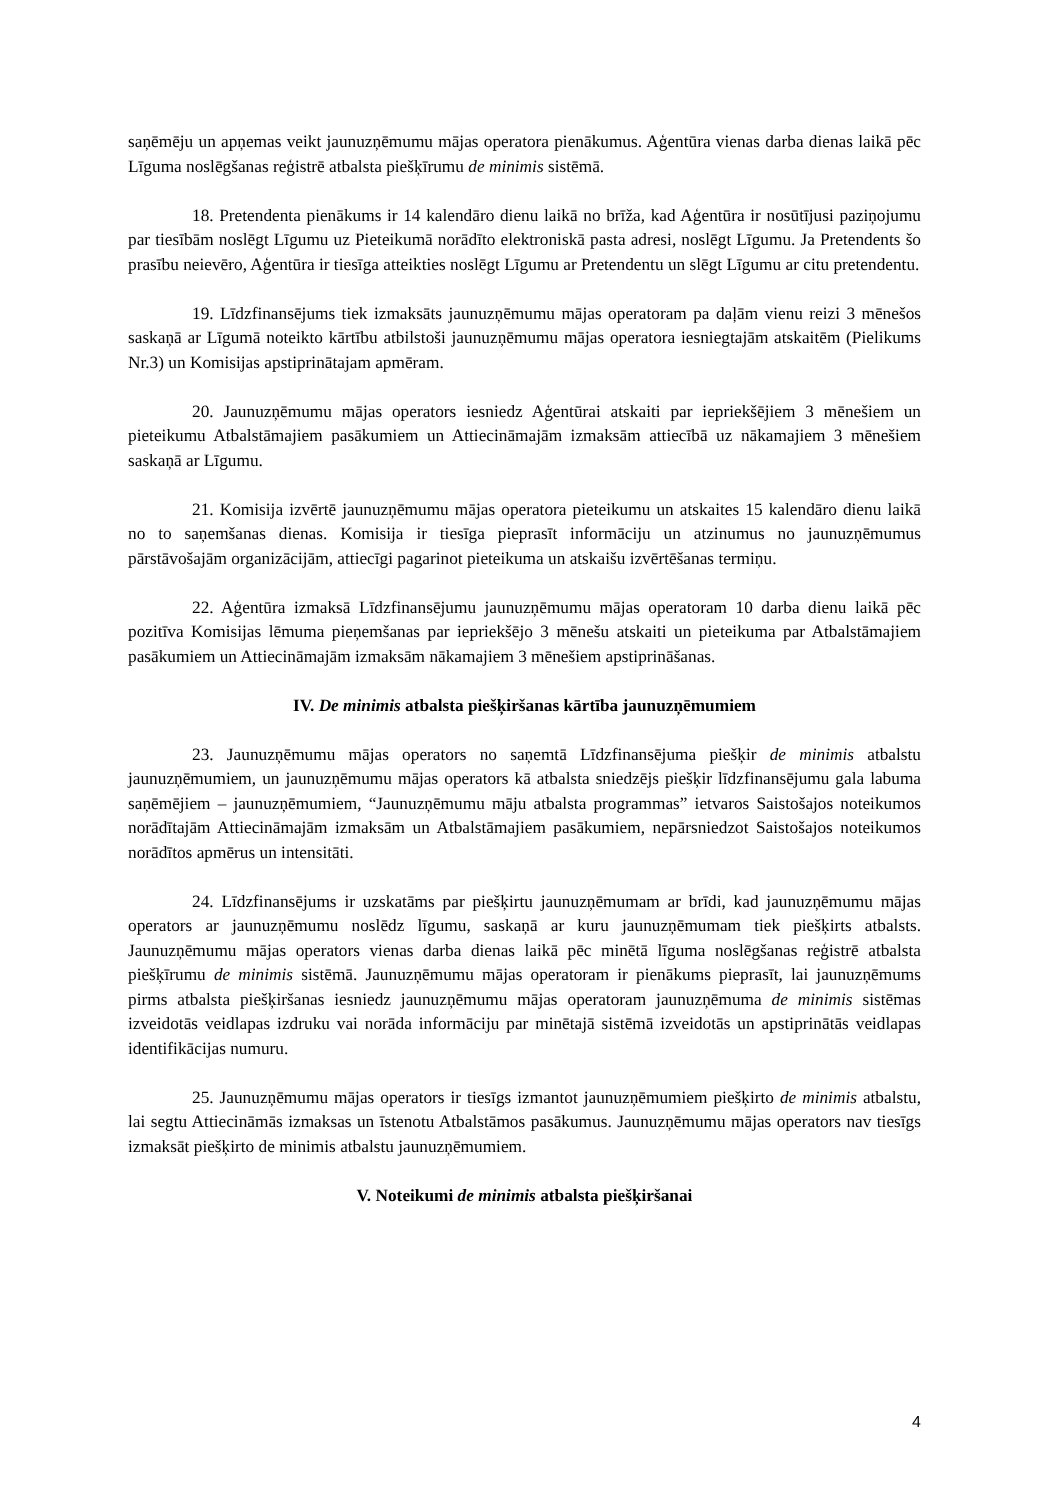saņēmēju un apņemas veikt jaunuzņēmumu mājas operatora pienākumus. Aģentūra vienas darba dienas laikā pēc Līguma noslēgšanas reģistrē atbalsta piešķīrumu de minimis sistēmā.
18. Pretendenta pienākums ir 14 kalendāro dienu laikā no brīža, kad Aģentūra ir nosūtījusi paziņojumu par tiesībām noslēgt Līgumu uz Pieteikumā norādīto elektroniskā pasta adresi, noslēgt Līgumu. Ja Pretendents šo prasību neievēro, Aģentūra ir tiesīga atteikties noslēgt Līgumu ar Pretendentu un slēgt Līgumu ar citu pretendentu.
19. Līdzfinansējums tiek izmaksāts jaunuzņēmumu mājas operatoram pa daļām vienu reizi 3 mēnešos saskaņā ar Līgumā noteikto kārtību atbilstoši jaunuzņēmumu mājas operatora iesniegtajām atskaitēm (Pielikums Nr.3) un Komisijas apstiprinātajam apmēram.
20. Jaunuzņēmumu mājas operators iesniedz Aģentūrai atskaiti par iepriekšējiem 3 mēnešiem un pieteikumu Atbalstāmajiem pasākumiem un Attiecināmajām izmaksām attiecībā uz nākamajiem 3 mēnešiem saskaņā ar Līgumu.
21. Komisija izvērtē jaunuzņēmumu mājas operatora pieteikumu un atskaites 15 kalendāro dienu laikā no to saņemšanas dienas. Komisija ir tiesīga pieprasīt informāciju un atzinumus no jaunuzņēmumus pārstāvošajām organizācijām, attiecīgi pagarinot pieteikuma un atskaišu izvērtēšanas termiņu.
22. Aģentūra izmaksā Līdzfinansējumu jaunuzņēmumu mājas operatoram 10 darba dienu laikā pēc pozitīva Komisijas lēmuma pieņemšanas par iepriekšējo 3 mēnešu atskaiti un pieteikuma par Atbalstāmajiem pasākumiem un Attiecināmajām izmaksām nākamajiem 3 mēnešiem apstiprināšanas.
IV. De minimis atbalsta piešķiršanas kārtība jaunuzņēmumiem
23. Jaunuzņēmumu mājas operators no saņemtā Līdzfinansējuma piešķir de minimis atbalstu jaunuzņēmumiem, un jaunuzņēmumu mājas operators kā atbalsta sniedzējs piešķir līdzfinansējumu gala labuma saņēmējiem – jaunuzņēmumiem, “Jaunuzņēmumu māju atbalsta programmas” ietvaros Saistošajos noteikumos norādītajām Attiecināmajām izmaksām un Atbalstāmajiem pasākumiem, nepārsniedzot Saistošajos noteikumos norādītos apmērus un intensitāti.
24. Līdzfinansējums ir uzskatāms par piešķirtu jaunuzņēmumam ar brīdi, kad jaunuzņēmumu mājas operators ar jaunuzņēmumu noslēdz līgumu, saskaņā ar kuru jaunuzņēmumam tiek piešķirts atbalsts. Jaunuzņēmumu mājas operators vienas darba dienas laikā pēc minētā līguma noslēgšanas reģistrē atbalsta piešķīrumu de minimis sistēmā. Jaunuzņēmumu mājas operatoram ir pienākums pieprasīt, lai jaunuzņēmums pirms atbalsta piešķiršanas iesniedz jaunuzņēmumu mājas operatoram jaunuzņēmuma de minimis sistēmas izveidotās veidlapas izdruku vai norāda informāciju par minētajā sistēmā izveidotās un apstiprinātās veidlapas identifikācijas numuru.
25. Jaunuzņēmumu mājas operators ir tiesīgs izmantot jaunuzņēmumiem piešķirto de minimis atbalstu, lai segtu Attiecināmās izmaksas un īstenotu Atbalstāmos pasākumus. Jaunuzņēmumu mājas operators nav tiesīgs izmaksāt piešķirto de minimis atbalstu jaunuzņēmumiem.
V. Noteikumi de minimis atbalsta piešķiršanai
4